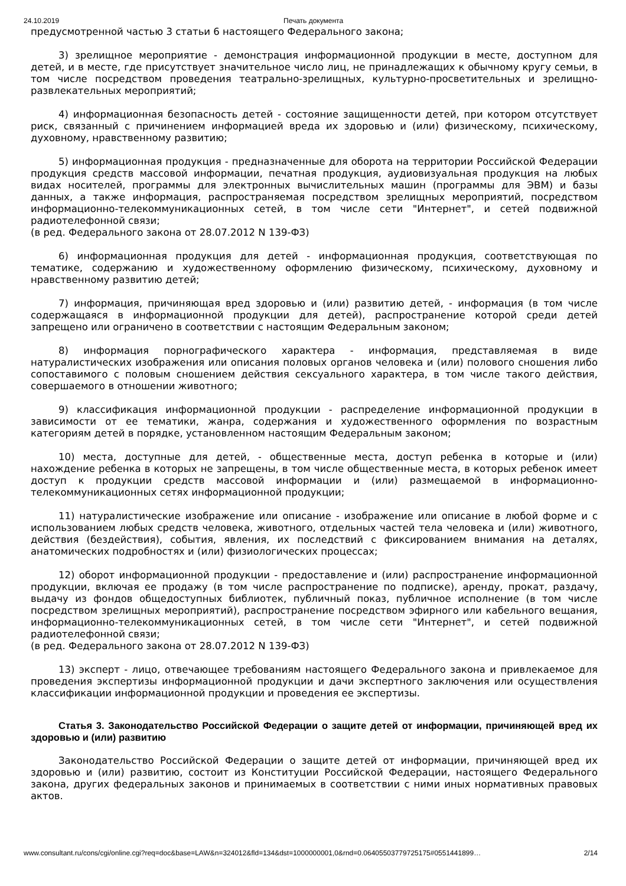24.10.2019 Печать документа
предусмотренной частью 3 статьи 6 настоящего Федерального закона;
3) зрелищное мероприятие - демонстрация информационной продукции в месте, доступном для детей, и в месте, где присутствует значительное число лиц, не принадлежащих к обычному кругу семьи, в том числе посредством проведения театрально-зрелищных, культурно-просветительных и зрелищно-развлекательных мероприятий;
4) информационная безопасность детей - состояние защищенности детей, при котором отсутствует риск, связанный с причинением информацией вреда их здоровью и (или) физическому, психическому, духовному, нравственному развитию;
5) информационная продукция - предназначенные для оборота на территории Российской Федерации продукция средств массовой информации, печатная продукция, аудиовизуальная продукция на любых видах носителей, программы для электронных вычислительных машин (программы для ЭВМ) и базы данных, а также информация, распространяемая посредством зрелищных мероприятий, посредством информационно-телекоммуникационных сетей, в том числе сети "Интернет", и сетей подвижной радиотелефонной связи;
(в ред. Федерального закона от 28.07.2012 N 139-ФЗ)
6) информационная продукция для детей - информационная продукция, соответствующая по тематике, содержанию и художественному оформлению физическому, психическому, духовному и нравственному развитию детей;
7) информация, причиняющая вред здоровью и (или) развитию детей, - информация (в том числе содержащаяся в информационной продукции для детей), распространение которой среди детей запрещено или ограничено в соответствии с настоящим Федеральным законом;
8) информация порнографического характера - информация, представляемая в виде натуралистических изображения или описания половых органов человека и (или) полового сношения либо сопоставимого с половым сношением действия сексуального характера, в том числе такого действия, совершаемого в отношении животного;
9) классификация информационной продукции - распределение информационной продукции в зависимости от ее тематики, жанра, содержания и художественного оформления по возрастным категориям детей в порядке, установленном настоящим Федеральным законом;
10) места, доступные для детей, - общественные места, доступ ребенка в которые и (или) нахождение ребенка в которых не запрещены, в том числе общественные места, в которых ребенок имеет доступ к продукции средств массовой информации и (или) размещаемой в информационно-телекоммуникационных сетях информационной продукции;
11) натуралистические изображение или описание - изображение или описание в любой форме и с использованием любых средств человека, животного, отдельных частей тела человека и (или) животного, действия (бездействия), события, явления, их последствий с фиксированием внимания на деталях, анатомических подробностях и (или) физиологических процессах;
12) оборот информационной продукции - предоставление и (или) распространение информационной продукции, включая ее продажу (в том числе распространение по подписке), аренду, прокат, раздачу, выдачу из фондов общедоступных библиотек, публичный показ, публичное исполнение (в том числе посредством зрелищных мероприятий), распространение посредством эфирного или кабельного вещания, информационно-телекоммуникационных сетей, в том числе сети "Интернет", и сетей подвижной радиотелефонной связи;
(в ред. Федерального закона от 28.07.2012 N 139-ФЗ)
13) эксперт - лицо, отвечающее требованиям настоящего Федерального закона и привлекаемое для проведения экспертизы информационной продукции и дачи экспертного заключения или осуществления классификации информационной продукции и проведения ее экспертизы.
Статья 3. Законодательство Российской Федерации о защите детей от информации, причиняющей вред их здоровью и (или) развитию
Законодательство Российской Федерации о защите детей от информации, причиняющей вред их здоровью и (или) развитию, состоит из Конституции Российской Федерации, настоящего Федерального закона, других федеральных законов и принимаемых в соответствии с ними иных нормативных правовых актов.
www.consultant.ru/cons/cgi/online.cgi?req=doc&base=LAW&n=324012&fld=134&dst=1000000001,0&rnd=0.06405503779725175#0551441899… 2/14